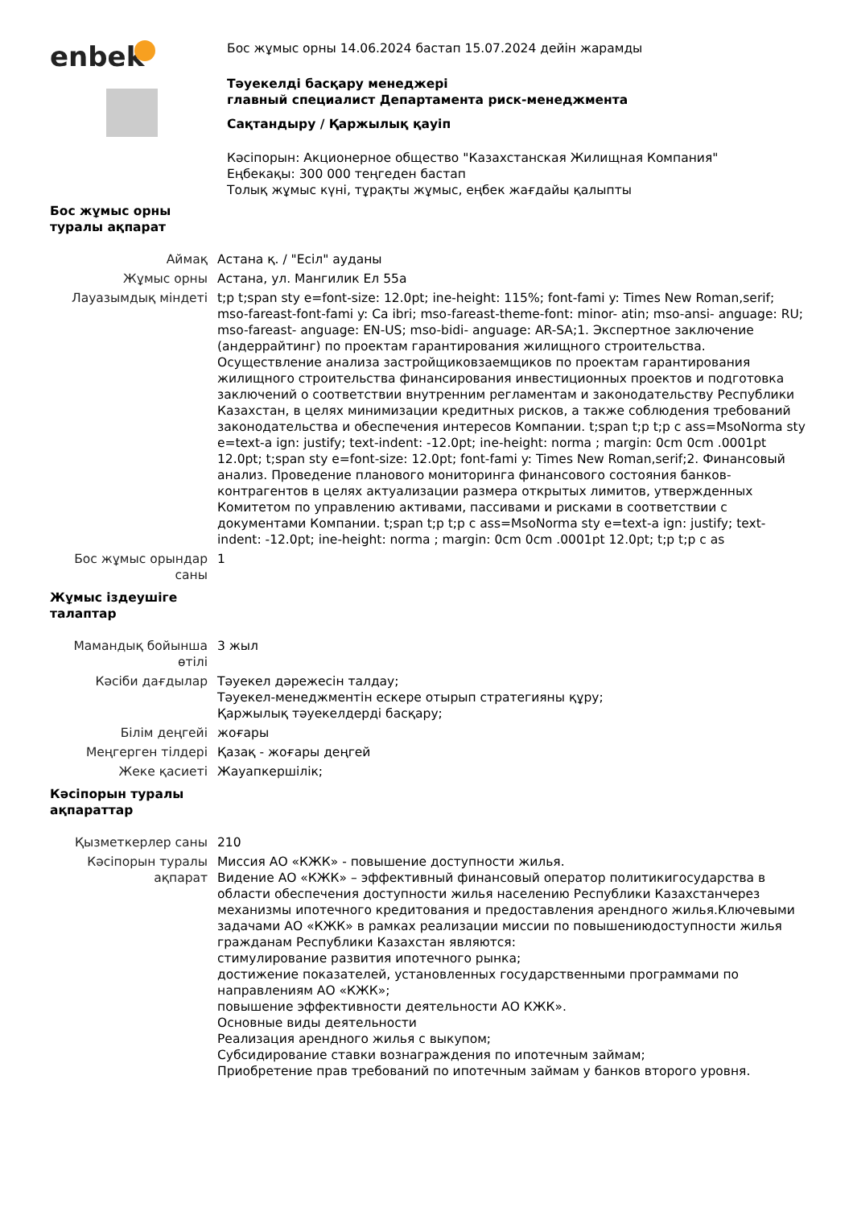enbek
Бос жұмыс орны 14.06.2024 бастап 15.07.2024 дейін жарамды
Тәуекелді басқару менеджері
главный специалист Департамента риск-менеджмента
Сақтандыру / Қаржылық қауіп
Кәсіпорын: Акционерное общество "Казахстанская Жилищная Компания"
Еңбекақы: 300 000 теңгеден бастап
Толық жұмыс күні, тұрақты жұмыс, еңбек жағдайы қалыпты
| Бос жұмыс орны туралы ақпарат | |
| Аймақ | Астана қ. / "Есіл" ауданы |
| Жұмыс орны | Астана, ул. Мангилик Ел 55а |
| Лауазымдық міндеті | t;p t;span sty e=font-size: 12.0pt; ine-height: 115%; font-fami y: Times New Roman,serif; mso-fareast-font-fami y: Ca ibri; mso-fareast-theme-font: minor- atin; mso-ansi- anguage: RU; mso-fareast- anguage: EN-US; mso-bidi- anguage: AR-SA;1. Экспертное заключение (андеррайтинг) по проектам гарантирования жилищного строительства. Осуществление анализа застройщиковзаемщиков по проектам гарантирования жилищного строительства финансирования инвестиционных проектов и подготовка заключений о соответствии внутренним регламентам и законодательству Республики Казахстан, в целях минимизации кредитных рисков, а также соблюдения требований законодательства и обеспечения интересов Компании. t;span t;p t;p c ass=MsoNorma sty e=text-a ign: justify; text-indent: -12.0pt; ine-height: norma ; margin: 0cm 0cm .0001pt 12.0pt; t;span sty e=font-size: 12.0pt; font-fami y: Times New Roman,serif;2. Финансовый анализ. Проведение планового мониторинга финансового состояния банков-контрагентов в целях актуализации размера открытых лимитов, утвержденных Комитетом по управлению активами, пассивами и рисками в соответствии с документами Компании. t;span t;p t;p c ass=MsoNorma sty e=text-a ign: justify; text-indent: -12.0pt; ine-height: norma ; margin: 0cm 0cm .0001pt 12.0pt; t;p t;p c as |
| Бос жұмыс орындар саны | 1 |
| Жұмыс іздеушіге талаптар | |
| Мамандық бойынша өтілі | 3 жыл |
| Кәсіби дағдылар | Тәуекел дәрежесін талдау; Тәуекел-менеджментін ескере отырып стратегияны құру; Қаржылық тәуекелдерді басқару; |
| Білім деңгейі | жоғары |
| Меңгерген тілдері | Қазақ - жоғары деңгей |
| Жеке қасиеті | Жауапкершілік; |
| Кәсіпорын туралы ақпараттар | |
| Қызметкерлер саны | 210 |
| Кәсіпорын туралы ақпарат | Миссия АО «КЖК» - повышение доступности жилья. Видение АО «КЖК» – эффективный финансовый оператор политикигосударства в области обеспечения доступности жилья населению Республики Казахстанчерез механизмы ипотечного кредитования и предоставления арендного жилья.Ключевыми задачами АО «КЖК» в рамках реализации миссии по повышениюдоступности жилья гражданам Республики Казахстан являются: стимулирование развития ипотечного рынка; достижение показателей, установленных государственными программами по направлениям АО «КЖК»; повышение эффективности деятельности АО КЖК». Основные виды деятельности Реализация арендного жилья с выкупом; Субсидирование ставки вознаграждения по ипотечным займам; Приобретение прав требований по ипотечным займам у банков второго уровня. |